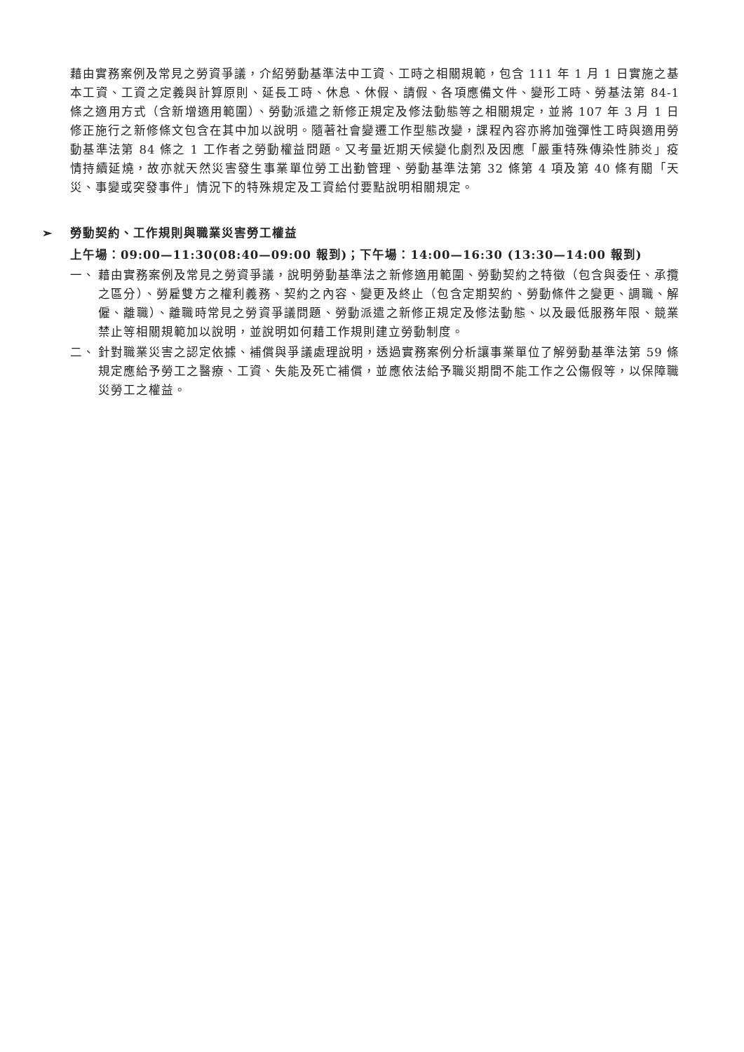藉由實務案例及常見之勞資爭議，介紹勞動基準法中工資、工時之相關規範，包含 111 年 1 月 1 日實施之基本工資、工資之定義與計算原則、延長工時、休息、休假、請假、各項應備文件、變形工時、勞基法第 84-1 條之適用方式（含新增適用範圍）、勞動派遣之新修正規定及修法動態等之相關規定，並將 107 年 3 月 1 日修正施行之新修條文包含在其中加以說明。隨著社會變遷工作型態改變，課程內容亦將加強彈性工時與適用勞動基準法第 84 條之 1 工作者之勞動權益問題。又考量近期天候變化劇烈及因應「嚴重特殊傳染性肺炎」疫情持續延燒，故亦就天然災害發生事業單位勞工出勤管理、勞動基準法第 32 條第 4 項及第 40 條有關「天災、事變或突發事件」情況下的特殊規定及工資給付要點說明相關規定。
➢ 勞動契約、工作規則與職業災害勞工權益
上午場：09:00—11:30(08:40—09:00 報到)；下午場：14:00—16:30 (13:30—14:00 報到)
一、 藉由實務案例及常見之勞資爭議，說明勞動基準法之新修適用範圍、勞動契約之特徵（包含與委任、承攬之區分）、勞雇雙方之權利義務、契約之內容、變更及終止（包含定期契約、勞動條件之變更、調職、解僱、離職）、離職時常見之勞資爭議問題、勞動派遣之新修正規定及修法動態、以及最低服務年限、競業禁止等相關規範加以說明，並說明如何藉工作規則建立勞動制度。
二、 針對職業災害之認定依據、補償與爭議處理說明，透過實務案例分析讓事業單位了解勞動基準法第 59 條規定應給予勞工之醫療、工資、失能及死亡補償，並應依法給予職災期間不能工作之公傷假等，以保障職災勞工之權益。